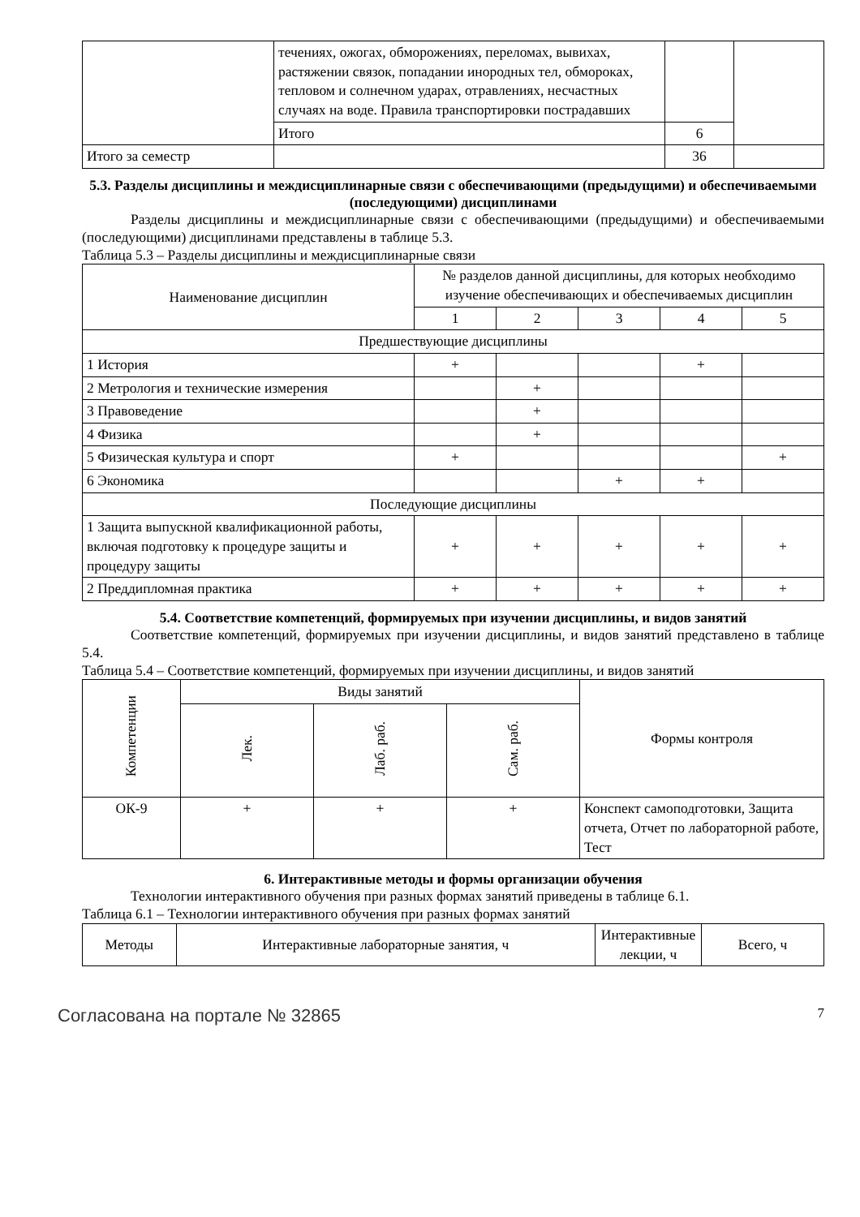| | течениях, ожогах, обморожениях, переломах, вывихах, растяжении связок, попадании инородных тел, обмороках, тепловом и солнечном ударах, отравлениях, несчастных случаях на воде. Правила транспортировки пострадавших | | |
| | Итого | 6 | |
| Итого за семестр | | 36 | |
5.3. Разделы дисциплины и междисциплинарные связи с обеспечивающими (предыдущими) и обеспечиваемыми (последующими) дисциплинами
Разделы дисциплины и междисциплинарные связи с обеспечивающими (предыдущими) и обеспечиваемыми (последующими) дисциплинами представлены в таблице 5.3.
Таблица 5.3 – Разделы дисциплины и междисциплинарные связи
| Наименование дисциплин | № разделов данной дисциплины, для которых необходимо изучение обеспечивающих и обеспечиваемых дисциплин | | | | |
| --- | --- | --- | --- | --- | --- |
| | 1 | 2 | 3 | 4 | 5 |
| Предшествующие дисциплины | | | | | |
| 1 История | + | | | + | |
| 2 Метрология и технические измерения | | + | | | |
| 3 Правоведение | | + | | | |
| 4 Физика | | + | | | |
| 5 Физическая культура и спорт | + | | | | + |
| 6 Экономика | | | + | + | |
| Последующие дисциплины | | | | | |
| 1 Защита выпускной квалификационной работы, включая подготовку к процедуре защиты и процедуру защиты | + | + | + | + | + |
| 2 Преддипломная практика | + | + | + | + | + |
5.4. Соответствие компетенций, формируемых при изучении дисциплины, и видов занятий
Соответствие компетенций, формируемых при изучении дисциплины, и видов занятий представлено в таблице 5.4.
Таблица 5.4 – Соответствие компетенций, формируемых при изучении дисциплины, и видов занятий
| Компетенции | Виды занятий | | | Формы контроля |
| --- | --- | --- | --- | --- |
| | Лек. | Лаб. раб. | Сам. раб. | |
| ОК-9 | + | + | + | Конспект самоподготовки, Защита отчета, Отчет по лабораторной работе, Тест |
6. Интерактивные методы и формы организации обучения
Технологии интерактивного обучения при разных формах занятий приведены в таблице 6.1.
Таблица 6.1 – Технологии интерактивного обучения при разных формах занятий
| Методы | Интерактивные лабораторные занятия, ч | Интерактивные лекции, ч | Всего, ч |
| --- | --- | --- | --- |
Согласована на портале № 32865 7